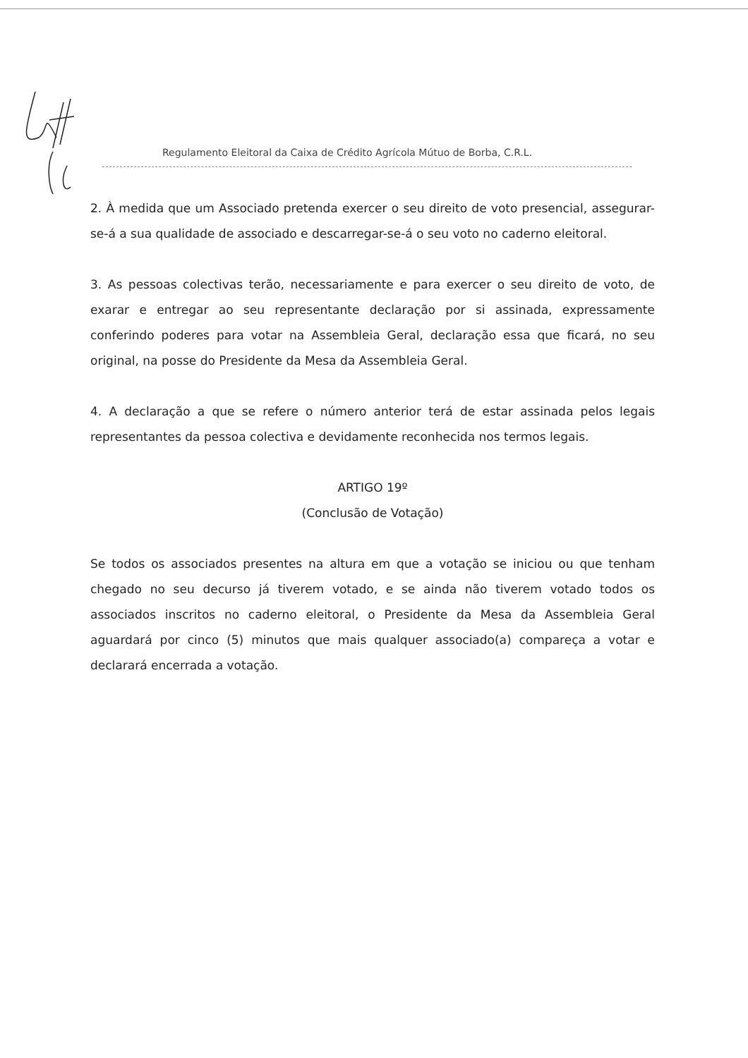Regulamento Eleitoral da Caixa de Crédito Agrícola Mútuo de Borba, C.R.L.
2. À medida que um Associado pretenda exercer o seu direito de voto presencial, assegurar-se-á a sua qualidade de associado e descarregar-se-á o seu voto no caderno eleitoral.
3. As pessoas colectivas terão, necessariamente e para exercer o seu direito de voto, de exarar e entregar ao seu representante declaração por si assinada, expressamente conferindo poderes para votar na Assembleia Geral, declaração essa que ficará, no seu original, na posse do Presidente da Mesa da Assembleia Geral.
4. A declaração a que se refere o número anterior terá de estar assinada pelos legais representantes da pessoa colectiva e devidamente reconhecida nos termos legais.
ARTIGO 19º
(Conclusão de Votação)
Se todos os associados presentes na altura em que a votação se iniciou ou que tenham chegado no seu decurso já tiverem votado, e se ainda não tiverem votado todos os associados inscritos no caderno eleitoral, o Presidente da Mesa da Assembleia Geral aguardará por cinco (5) minutos que mais qualquer associado(a) compareça a votar e declarará encerrada a votação.